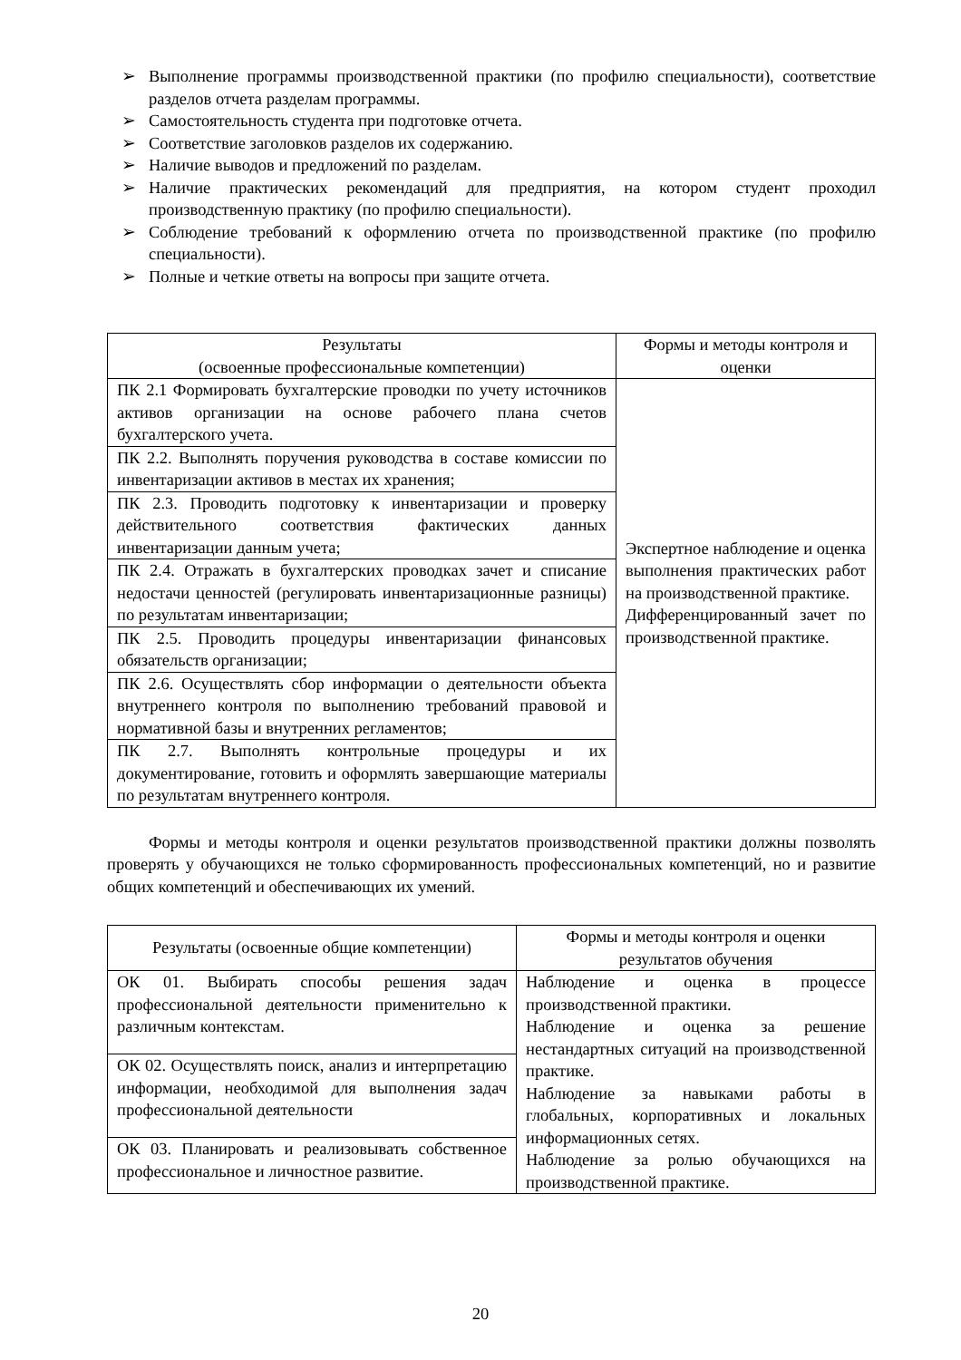➢ Выполнение программы производственной практики (по профилю специальности), соответствие разделов отчета разделам программы.
➢ Самостоятельность студента при подготовке отчета.
➢ Соответствие заголовков разделов их содержанию.
➢ Наличие выводов и предложений по разделам.
➢ Наличие практических рекомендаций для предприятия, на котором студент проходил производственную практику (по профилю специальности).
➢ Соблюдение требований к оформлению отчета по производственной практике (по профилю специальности).
➢ Полные и четкие ответы на вопросы при защите отчета.
| Результаты (освоенные профессиональные компетенции) | Формы и методы контроля и оценки |
| --- | --- |
| ПК 2.1 Формировать бухгалтерские проводки по учету источников активов организации на основе рабочего плана счетов бухгалтерского учета. | Экспертное наблюдение и оценка выполнения практических работ на производственной практике. Дифференцированный зачет по производственной практике. |
| ПК 2.2. Выполнять поручения руководства в составе комиссии по инвентаризации активов в местах их хранения; | |
| ПК 2.3. Проводить подготовку к инвентаризации и проверку действительного соответствия фактических данных инвентаризации данным учета; | |
| ПК 2.4. Отражать в бухгалтерских проводках зачет и списание недостачи ценностей (регулировать инвентаризационные разницы) по результатам инвентаризации; | |
| ПК 2.5. Проводить процедуры инвентаризации финансовых обязательств организации; | |
| ПК 2.6. Осуществлять сбор информации о деятельности объекта внутреннего контроля по выполнению требований правовой и нормативной базы и внутренних регламентов; | |
| ПК 2.7. Выполнять контрольные процедуры и их документирование, готовить и оформлять завершающие материалы по результатам внутреннего контроля. | |
Формы и методы контроля и оценки результатов производственной практики должны позволять проверять у обучающихся не только сформированность профессиональных компетенций, но и развитие общих компетенций и обеспечивающих их умений.
| Результаты (освоенные общие компетенции) | Формы и методы контроля и оценки результатов обучения |
| --- | --- |
| ОК 01. Выбирать способы решения задач профессиональной деятельности применительно к различным контекстам. | Наблюдение и оценка в процессе производственной практики. Наблюдение и оценка за решение нестандартных ситуаций на производственной практике. Наблюдение за навыками работы в глобальных, корпоративных и локальных информационных сетях. Наблюдение за ролью обучающихся на производственной практике. |
| ОК 02. Осуществлять поиск, анализ и интерпретацию информации, необходимой для выполнения задач профессиональной деятельности | |
| ОК 03. Планировать и реализовывать собственное профессиональное и личностное развитие. | |
20